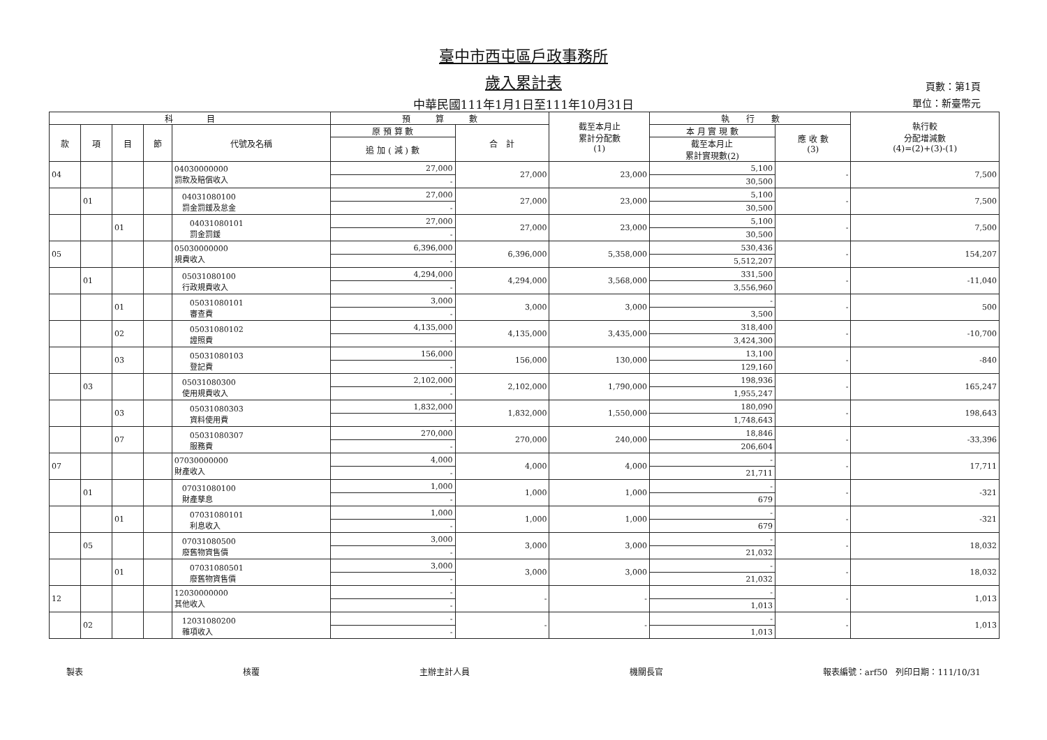臺中市西屯區戶政事務所
歲入累計表
中華民國111年1月1日至111年10月31日
頁數：第1頁
單位：新臺幣元
| 科 目 | | | | | 預 算 數 | | 截至本月止 累計分配數 (1) | 執 行 數 | | 執行較 分配增減數 (4)=(2)+(3)-(1) |
| --- | --- | --- | --- | --- | --- | --- | --- | --- | --- | --- |
| 款 | 項 | 目 | 節 | 代號及名稱 | 原 預 算 數 | 合 計 | | 本 月 實 現 數 | 應 收 數 (3) | |
| | | | | | 追 加 ( 減 ) 數 | | | 截至本月止 累計實現數(2) | | |
| 04 | | | | 04030000000 罰款及賠償收入 | 27,000 | 27,000 | 23,000 | 5,100 | - | 7,500 |
| | | | | | - | | | 30,500 | | |
| | 01 | | | 04031080100 罰金罰鍰及怠金 | 27,000 | 27,000 | 23,000 | 5,100 | - | 7,500 |
| | | | | | - | | | 30,500 | | |
| | | 01 | | 04031080101 罰金罰鍰 | 27,000 | 27,000 | 23,000 | 5,100 | - | 7,500 |
| | | | | | - | | | 30,500 | | |
| 05 | | | | 05030000000 規費收入 | 6,396,000 | 6,396,000 | 5,358,000 | 530,436 | - | 154,207 |
| | | | | | - | | | 5,512,207 | | |
| | 01 | | | 05031080100 行政規費收入 | 4,294,000 | 4,294,000 | 3,568,000 | 331,500 | - | -11,040 |
| | | | | | - | | | 3,556,960 | | |
| | | 01 | | 05031080101 審查費 | 3,000 | 3,000 | 3,000 | - | - | 500 |
| | | | | | - | | | 3,500 | | |
| | | 02 | | 05031080102 證照費 | 4,135,000 | 4,135,000 | 3,435,000 | 318,400 | - | -10,700 |
| | | | | | - | | | 3,424,300 | | |
| | | 03 | | 05031080103 登記費 | 156,000 | 156,000 | 130,000 | 13,100 | - | -840 |
| | | | | | - | | | 129,160 | | |
| | 03 | | | 05031080300 使用規費收入 | 2,102,000 | 2,102,000 | 1,790,000 | 198,936 | - | 165,247 |
| | | | | | - | | | 1,955,247 | | |
| | | 03 | | 05031080303 資料使用費 | 1,832,000 | 1,832,000 | 1,550,000 | 180,090 | - | 198,643 |
| | | | | | - | | | 1,748,643 | | |
| | | 07 | | 05031080307 服務費 | 270,000 | 270,000 | 240,000 | 18,846 | - | -33,396 |
| | | | | | - | | | 206,604 | | |
| 07 | | | | 07030000000 財產收入 | 4,000 | 4,000 | 4,000 | - | - | 17,711 |
| | | | | | - | | | 21,711 | | |
| | 01 | | | 07031080100 財產孳息 | 1,000 | 1,000 | 1,000 | - | - | -321 |
| | | | | | - | | | 679 | | |
| | | 01 | | 07031080101 利息收入 | 1,000 | 1,000 | 1,000 | - | - | -321 |
| | | | | | - | | | 679 | | |
| | 05 | | | 07031080500 廢舊物資售價 | 3,000 | 3,000 | 3,000 | - | - | 18,032 |
| | | | | | - | | | 21,032 | | |
| | | 01 | | 07031080501 廢舊物資售價 | 3,000 | 3,000 | 3,000 | - | - | 18,032 |
| | | | | | - | | | 21,032 | | |
| 12 | | | | 12030000000 其他收入 | - | - | - | - | - | 1,013 |
| | | | | | - | | | 1,013 | | |
| | 02 | | | 12031080200 雜項收入 | - | - | - | - | - | 1,013 |
| | | | | | - | | | 1,013 | | |
製表 核覆 主辦主計人員 機關長官 報表編號：arf50　列印日期：111/10/31